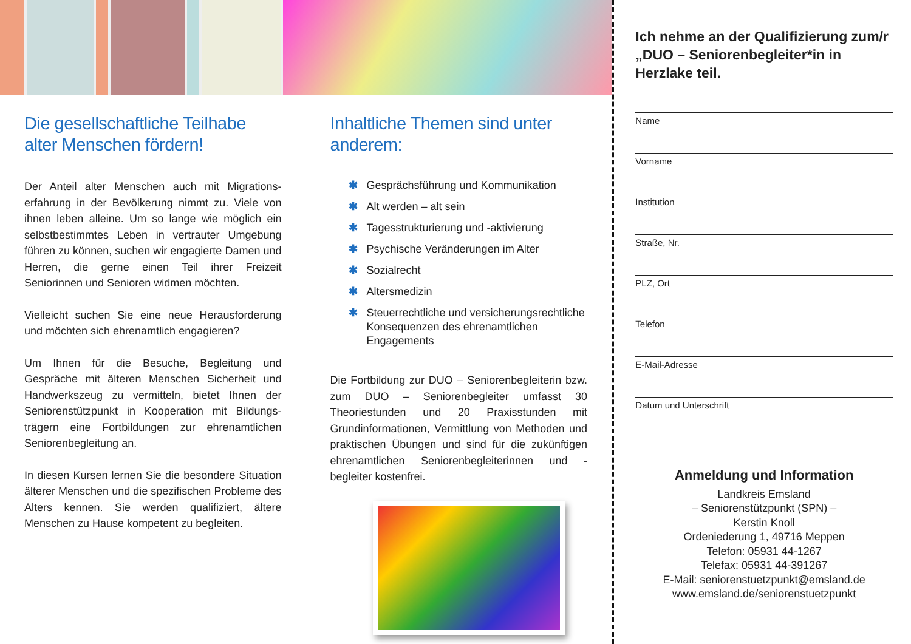Die gesellschaftliche Teilhabe alter Menschen fördern!
Der Anteil alter Menschen auch mit Migrations­erfahrung in der Bevölkerung nimmt zu. Viele von ihnen leben alleine. Um so lange wie möglich ein selbstbestimmtes Leben in vertrauter Umgebung führen zu können, suchen wir engagierte Damen und Herren, die gerne einen Teil ihrer Freizeit Seniorinnen und Senioren widmen möchten.
Vielleicht suchen Sie eine neue Herausforderung und möchten sich ehrenamtlich engagieren?
Um Ihnen für die Besuche, Begleitung und Gespräche mit älteren Menschen Sicherheit und Handwerkszeug zu vermitteln, bietet Ihnen der Seniorenstützpunkt in Kooperation mit Bildungs­trägern eine Fortbildungen zur ehrenamtlichen Seniorenbegleitung an.
In diesen Kursen lernen Sie die besondere Situation älterer Menschen und die spezifischen Probleme des Alters kennen. Sie werden qualifiziert, ältere Menschen zu Hause kompetent zu begleiten.
Inhaltliche Themen sind unter anderem:
✱ Gesprächsführung und Kommunikation
✱ Alt werden – alt sein
✱ Tagesstrukturierung und -aktivierung
✱ Psychische Veränderungen im Alter
✱ Sozialrecht
✱ Altersmedizin
✱ Steuerrechtliche und versicherungsrecht­liche Konsequenzen des ehrenamtlichen Engagements
Die Fortbildung zur DUO – Seniorenbegleiterin bzw. zum DUO – Seniorenbegleiter umfasst 30 Theoriestunden und 20 Praxisstunden mit Grundinformationen, Vermittlung von Methoden und praktischen Übungen und sind für die zukünftigen ehrenamtlichen Seniorenbegleiterinnen und -begleiter kostenfrei.
Ich nehme an der Qualifizierung zum/r „DUO – Seniorenbegleiter*in in Herzlake teil.
Name
Vorname
Institution
Straße, Nr.
PLZ, Ort
Telefon
E-Mail-Adresse
Datum und Unterschrift
Anmeldung und Information
Landkreis Emsland
– Seniorenstützpunkt (SPN) –
Kerstin Knoll
Ordeniederung 1, 49716 Meppen
Telefon: 05931 44-1267
Telefax: 05931 44-391267
E-Mail: seniorenstuetzpunkt@emsland.de
www.emsland.de/seniorenstuetzpunkt